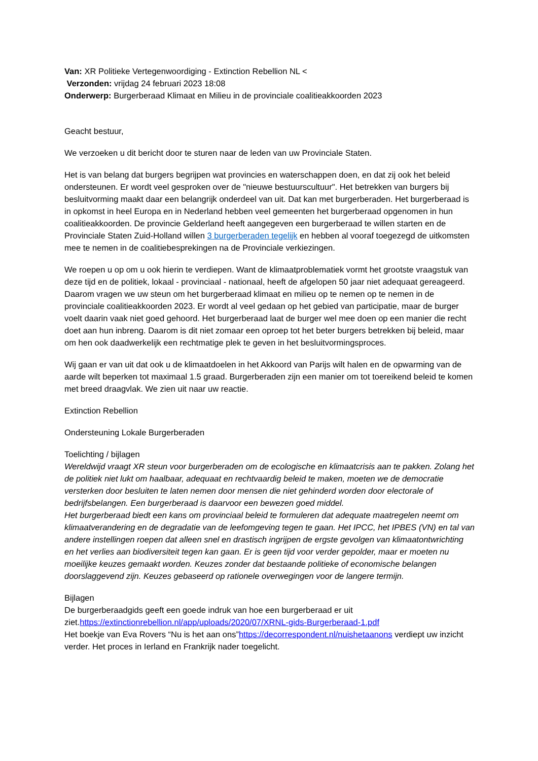Van: XR Politieke Vertegenwoordiging - Extinction Rebellion NL <
Verzonden: vrijdag 24 februari 2023 18:08
Onderwerp: Burgerberaad Klimaat en Milieu in de provinciale coalitieakkoorden 2023
Geacht bestuur,
We verzoeken u dit bericht door te sturen naar de leden van uw Provinciale Staten.
Het is van belang dat burgers begrijpen wat provincies en waterschappen doen, en dat zij ook het beleid ondersteunen. Er wordt veel gesproken over de "nieuwe bestuurscultuur". Het betrekken van burgers bij besluitvorming maakt daar een belangrijk onderdeel van uit. Dat kan met burgerberaden. Het burgerberaad is in opkomst in heel Europa en in Nederland hebben veel gemeenten het burgerberaad opgenomen in hun coalitieakkoorden. De provincie Gelderland heeft aangegeven een burgerberaad te willen starten en de Provinciale Staten Zuid-Holland willen 3 burgerberaden tegelijk en hebben al vooraf toegezegd de uitkomsten mee te nemen in de coalitiebesprekingen na de Provinciale verkiezingen.
We roepen u op om u ook hierin te verdiepen. Want de klimaatproblematiek vormt het grootste vraagstuk van deze tijd en de politiek, lokaal - provinciaal - nationaal, heeft de afgelopen 50 jaar niet adequaat gereageerd. Daarom vragen we uw steun om het burgerberaad klimaat en milieu op te nemen op te nemen in de provinciale coalitieakkoorden 2023. Er wordt al veel gedaan op het gebied van participatie, maar de burger voelt daarin vaak niet goed gehoord. Het burgerberaad laat de burger wel mee doen op een manier die recht doet aan hun inbreng. Daarom is dit niet zomaar een oproep tot het beter burgers betrekken bij beleid, maar om hen ook daadwerkelijk een rechtmatige plek te geven in het besluitvormingsproces.
Wij gaan er van uit dat ook u de klimaatdoelen in het Akkoord van Parijs wilt halen en de opwarming van de aarde wilt beperken tot maximaal 1.5 graad. Burgerberaden zijn een manier om tot toereikend beleid te komen met breed draagvlak. We zien uit naar uw reactie.
Extinction Rebellion
Ondersteuning Lokale Burgerberaden
Toelichting / bijlagen
Wereldwijd vraagt XR steun voor burgerberaden om de ecologische en klimaatcrisis aan te pakken. Zolang het de politiek niet lukt om haalbaar, adequaat en rechtvaardig beleid te maken, moeten we de democratie versterken door besluiten te laten nemen door mensen die niet gehinderd worden door electorale of bedrijfsbelangen. Een burgerberaad is daarvoor een bewezen goed middel.
Het burgerberaad biedt een kans om provinciaal beleid te formuleren dat adequate maatregelen neemt om klimaatverandering en de degradatie van de leefomgeving tegen te gaan. Het IPCC, het IPBES (VN) en tal van andere instellingen roepen dat alleen snel en drastisch ingrijpen de ergste gevolgen van klimaatontwrichting en het verlies aan biodiversiteit tegen kan gaan. Er is geen tijd voor verder gepolder, maar er moeten nu moeilijke keuzes gemaakt worden. Keuzes zonder dat bestaande politieke of economische belangen doorslaggevend zijn. Keuzes gebaseerd op rationele overwegingen voor de langere termijn.
Bijlagen
De burgerberaadgids geeft een goede indruk van hoe een burgerberaad er uit ziet.https://extinctionrebellion.nl/app/uploads/2020/07/XRNL-gids-Burgerberaad-1.pdf
Het boekje van Eva Rovers “Nu is het aan ons”https://decorrespondent.nl/nuishetaanons verdiept uw inzicht verder. Het proces in Ierland en Frankrijk nader toegelicht.